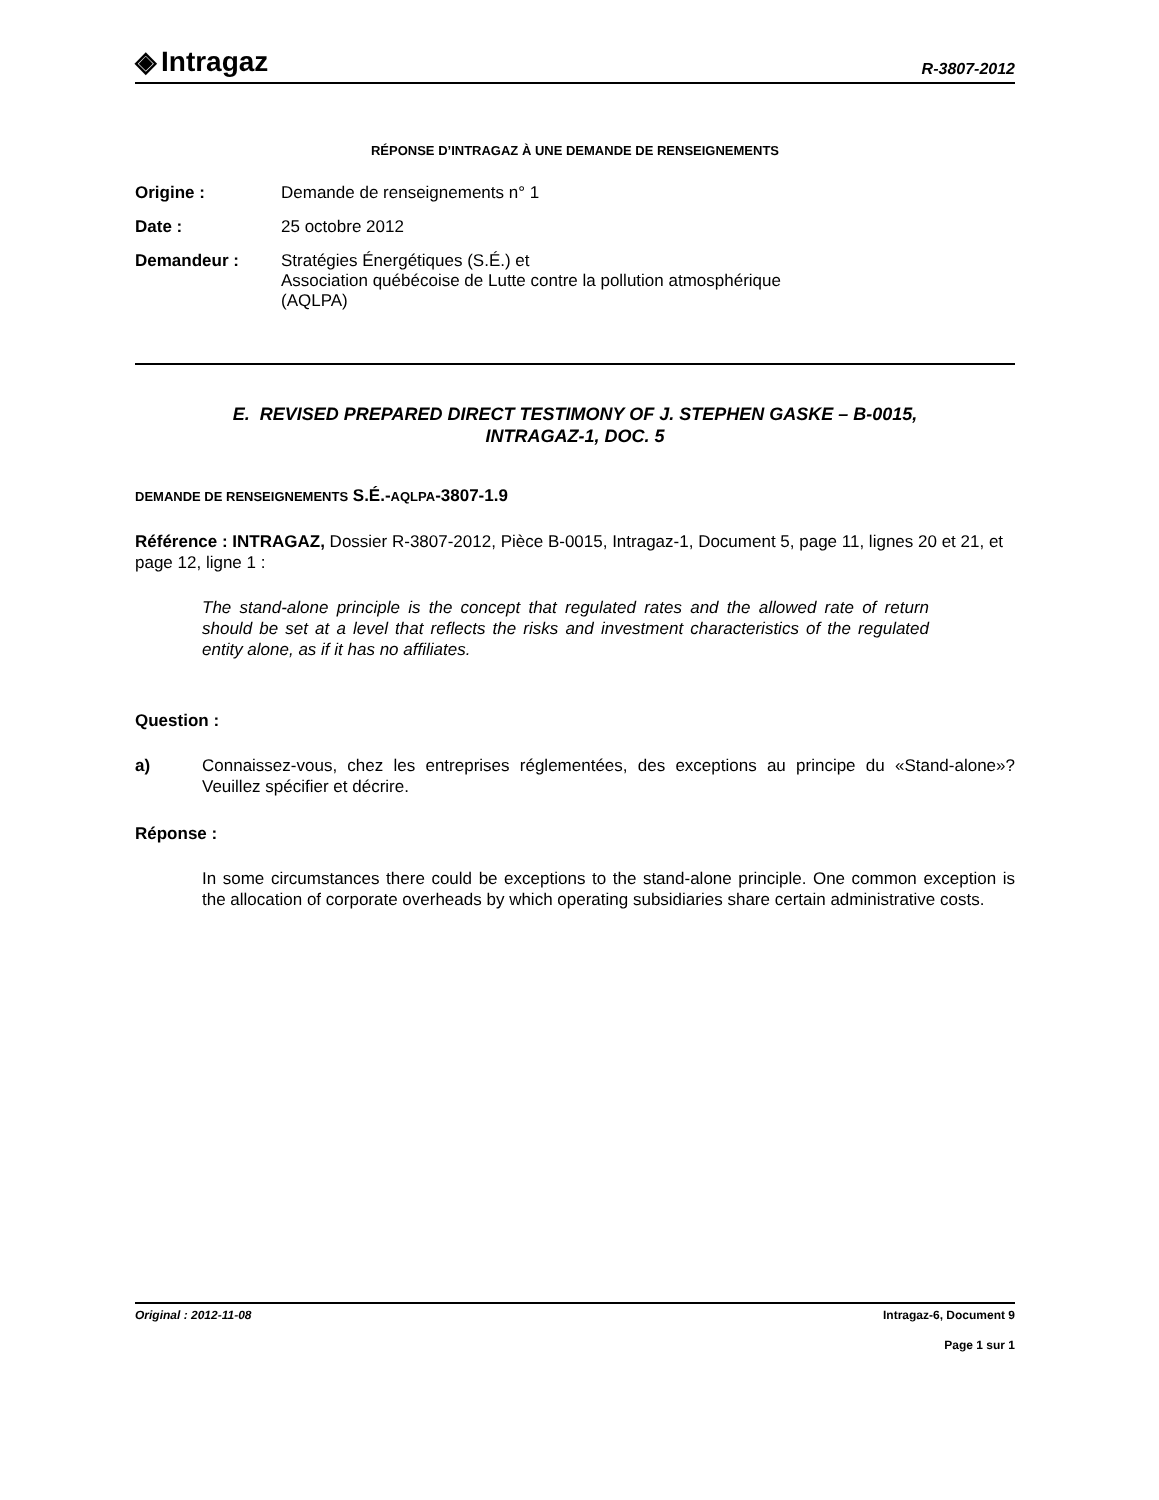◈ Intragaz
R-3807-2012
RÉPONSE D’INTRAGAZ À UNE DEMANDE DE RENSEIGNEMENTS
Origine : Demande de renseignements n° 1
Date : 25 octobre 2012
Demandeur : Stratégies Énergétiques (S.É.) et
Association québécoise de Lutte contre la pollution atmosphérique
(AQLPA)
E. REVISED PREPARED DIRECT TESTIMONY OF J. STEPHEN GASKE – B-0015,
INTRAGAZ-1, DOC. 5
DEMANDE DE RENSEIGNEMENTS S.É.-AQLPA-3807-1.9
Référence : INTRAGAZ, Dossier R-3807-2012, Pièce B-0015, Intragaz-1, Document 5, page 11, lignes 20 et 21, et page 12, ligne 1 :
The stand-alone principle is the concept that regulated rates and the allowed rate of return should be set at a level that reflects the risks and investment characteristics of the regulated entity alone, as if it has no affiliates.
Question :
a) Connaissez-vous, chez les entreprises réglementées, des exceptions au principe du «Stand-alone»? Veuillez spécifier et décrire.
Réponse :
In some circumstances there could be exceptions to the stand-alone principle. One common exception is the allocation of corporate overheads by which operating subsidiaries share certain administrative costs.
Original : 2012-11-08 Intragaz-6, Document 9
Page 1 sur 1